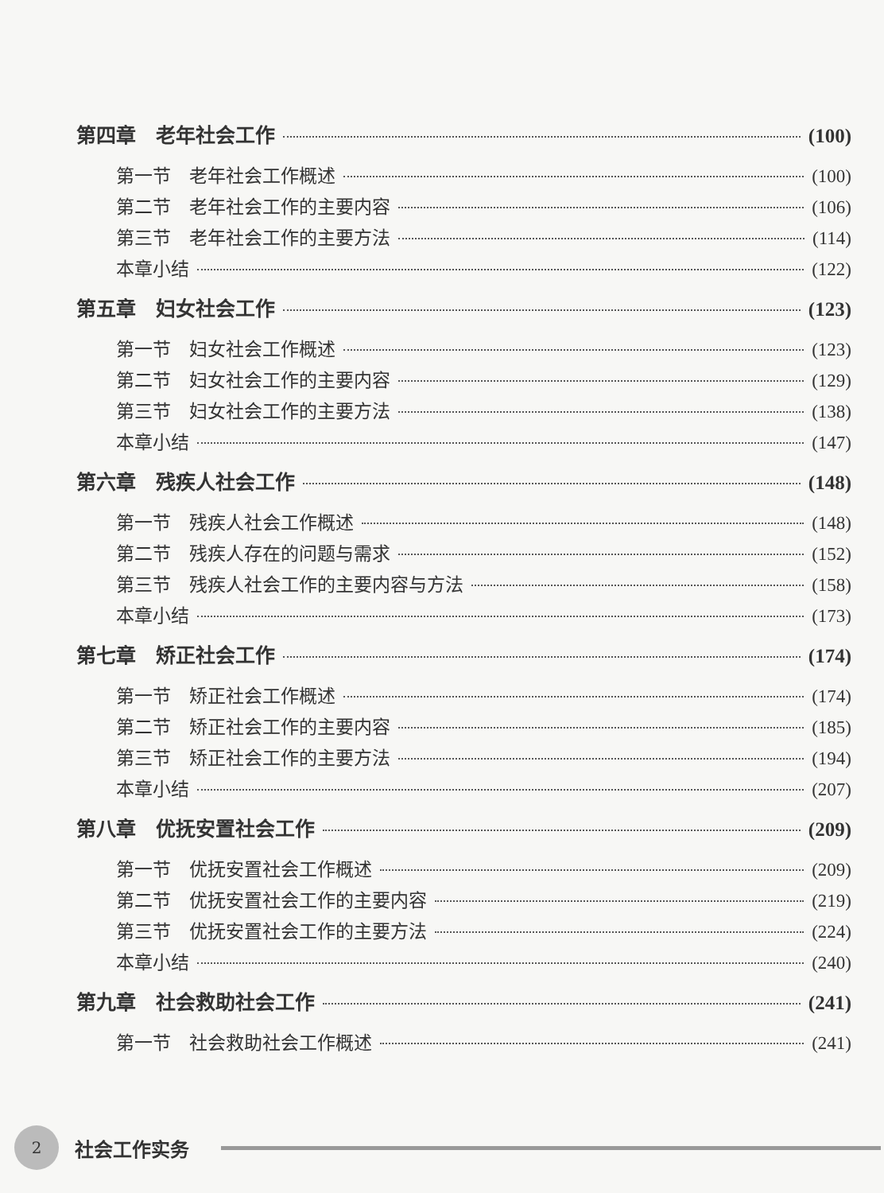第四章　老年社会工作 (100)
第一节　老年社会工作概述 (100)
第二节　老年社会工作的主要内容 (106)
第三节　老年社会工作的主要方法 (114)
本章小结 (122)
第五章　妇女社会工作 (123)
第一节　妇女社会工作概述 (123)
第二节　妇女社会工作的主要内容 (129)
第三节　妇女社会工作的主要方法 (138)
本章小结 (147)
第六章　残疾人社会工作 (148)
第一节　残疾人社会工作概述 (148)
第二节　残疾人存在的问题与需求 (152)
第三节　残疾人社会工作的主要内容与方法 (158)
本章小结 (173)
第七章　矫正社会工作 (174)
第一节　矫正社会工作概述 (174)
第二节　矫正社会工作的主要内容 (185)
第三节　矫正社会工作的主要方法 (194)
本章小结 (207)
第八章　优抚安置社会工作 (209)
第一节　优抚安置社会工作概述 (209)
第二节　优抚安置社会工作的主要内容 (219)
第三节　优抚安置社会工作的主要方法 (224)
本章小结 (240)
第九章　社会救助社会工作 (241)
第一节　社会救助社会工作概述 (241)
2
社会工作实务